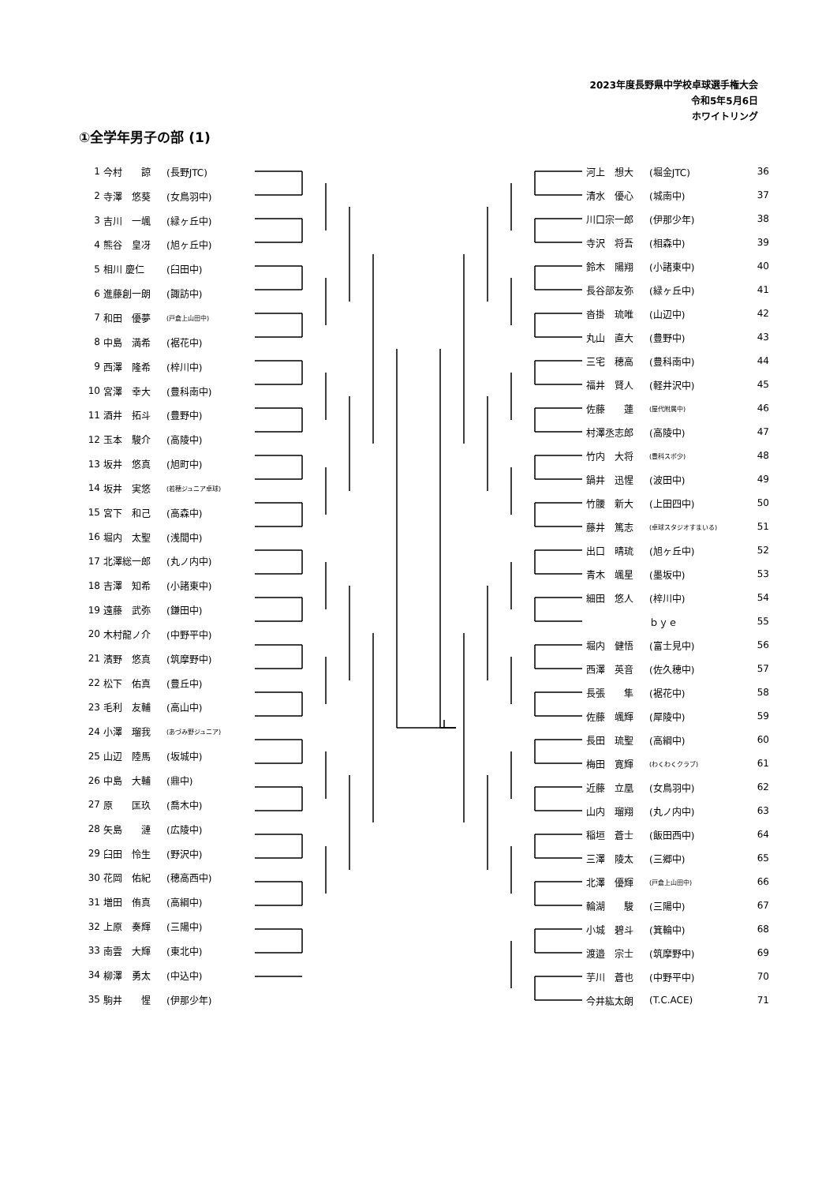2023年度長野県中学校卓球選手権大会
令和5年5月6日
ホワイトリング
①全学年男子の部 (1)
| 1 | 今村 諒 | (長野JTC) |
| 2 | 寺澤 悠葵 | (女鳥羽中) |
| 3 | 吉川 一颯 | (緑ヶ丘中) |
| 4 | 熊谷 皇冴 | (旭ヶ丘中) |
| 5 | 相川 慶仁 | (臼田中) |
| 6 | 進藤創一朗 | (諏訪中) |
| 7 | 和田 優夢 | (戸倉上山田中) |
| 8 | 中島 満希 | (裾花中) |
| 9 | 西澤 隆希 | (梓川中) |
| 10 | 宮澤 幸大 | (豊科南中) |
| 11 | 酒井 拓斗 | (豊野中) |
| 12 | 玉本 駿介 | (高陵中) |
| 13 | 坂井 悠真 | (旭町中) |
| 14 | 坂井 実悠 | (若穂ジュニア卓球) |
| 15 | 宮下 和己 | (高森中) |
| 16 | 堀内 太聖 | (浅間中) |
| 17 | 北澤総一郎 | (丸ノ内中) |
| 18 | 吉澤 知希 | (小諸東中) |
| 19 | 遠藤 武弥 | (鎌田中) |
| 20 | 木村龍ノ介 | (中野平中) |
| 21 | 濱野 悠真 | (筑摩野中) |
| 22 | 松下 佑真 | (豊丘中) |
| 23 | 毛利 友輔 | (高山中) |
| 24 | 小澤 瑠我 | (あづみ野ジュニア) |
| 25 | 山辺 陸馬 | (坂城中) |
| 26 | 中島 大輔 | (鼎中) |
| 27 | 原 匡玖 | (喬木中) |
| 28 | 矢島 漣 | (広陵中) |
| 29 | 臼田 怜生 | (野沢中) |
| 30 | 花岡 佑紀 | (穂高西中) |
| 31 | 増田 侑真 | (高綱中) |
| 32 | 上原 奏輝 | (三陽中) |
| 33 | 南雲 大輝 | (東北中) |
| 34 | 柳澤 勇太 | (中込中) |
| 35 | 駒井 惺 | (伊那少年) |
| 河上 想大 | (堀金JTC) | 36 |
| 清水 優心 | (城南中) | 37 |
| 川口宗一郎 | (伊那少年) | 38 |
| 寺沢 将吾 | (相森中) | 39 |
| 鈴木 陽翔 | (小諸東中) | 40 |
| 長谷部友弥 | (緑ヶ丘中) | 41 |
| 沓掛 琉唯 | (山辺中) | 42 |
| 丸山 直大 | (豊野中) | 43 |
| 三宅 穂高 | (豊科南中) | 44 |
| 福井 賢人 | (軽井沢中) | 45 |
| 佐藤 蓮 | (屋代附属中) | 46 |
| 村澤丞志郎 | (高陵中) | 47 |
| 竹内 大将 | (豊科スポ少) | 48 |
| 鍋井 迅惺 | (波田中) | 49 |
| 竹腰 新大 | (上田四中) | 50 |
| 藤井 篤志 | (卓球スタジオすまいる) | 51 |
| 出口 晴琉 | (旭ヶ丘中) | 52 |
| 青木 颯星 | (墨坂中) | 53 |
| 細田 悠人 | (梓川中) | 54 |
| | ｂｙｅ | 55 |
| 堀内 健悟 | (富士見中) | 56 |
| 西澤 英音 | (佐久穂中) | 57 |
| 長張 隼 | (裾花中) | 58 |
| 佐藤 颯輝 | (犀陵中) | 59 |
| 長田 琉聖 | (高綱中) | 60 |
| 梅田 寛輝 | (わくわくクラブ) | 61 |
| 近藤 立凰 | (女鳥羽中) | 62 |
| 山内 瑠翔 | (丸ノ内中) | 63 |
| 稲垣 蒼士 | (飯田西中) | 64 |
| 三澤 陵太 | (三郷中) | 65 |
| 北澤 優輝 | (戸倉上山田中) | 66 |
| 輪湖 駿 | (三陽中) | 67 |
| 小城 碧斗 | (箕輪中) | 68 |
| 渡邉 宗士 | (筑摩野中) | 69 |
| 芋川 蒼也 | (中野平中) | 70 |
| 今井紘太朗 | (T.C.ACE) | 71 |